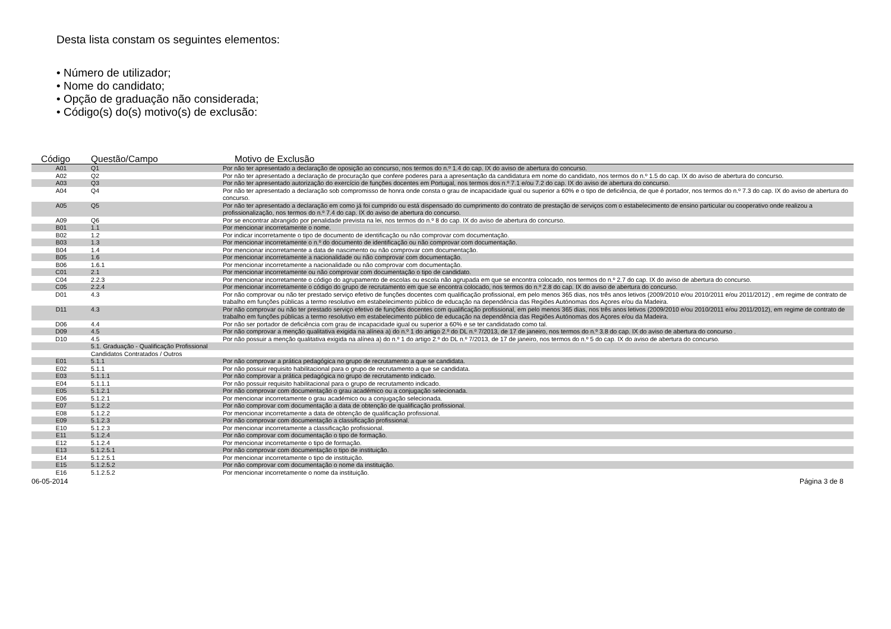Desta lista constam os seguintes elementos:
• Número de utilizador;
• Nome do candidato;
• Opção de graduação não considerada;
• Código(s) do(s) motivo(s) de exclusão:
| Código | Questão/Campo | Motivo de Exclusão |
| --- | --- | --- |
| A01 | Q1 | Por não ter apresentado a declaração de oposição ao concurso, nos termos do n.º 1.4 do cap. IX do aviso de abertura do concurso. |
| A02 | Q2 | Por não ter apresentado a declaração de procuração que confere poderes para a apresentação da candidatura em nome do candidato, nos termos do n.º 1.5 do cap. IX do aviso de abertura do concurso. |
| A03 | Q3 | Por não ter apresentado autorização do exercício de funções docentes em Portugal, nos termos dos n.º 7.1 e/ou 7.2 do cap. IX do aviso de abertura do concurso. |
| A04 | Q4 | Por não ter apresentado a declaração sob compromisso de honra onde consta o grau de incapacidade igual ou superior a 60% e o tipo de deficiência, de que é portador, nos termos do n.º 7.3 do cap. IX do aviso de abertura do concurso. |
| A05 | Q5 | Por não ter apresentado a declaração em como já foi cumprido ou está dispensado do cumprimento do contrato de prestação de serviços com o estabelecimento de ensino particular ou cooperativo onde realizou a profissionalização, nos termos do n.º 7.4 do cap. IX do aviso de abertura do concurso. |
| A09 | Q6 | Por se encontrar abrangido por penalidade prevista na lei, nos termos do n.º 8 do cap. IX do aviso de abertura do concurso. |
| B01 | 1.1 | Por mencionar incorretamente o nome. |
| B02 | 1.2 | Por indicar incorretamente o tipo de documento de identificação ou não comprovar com documentação. |
| B03 | 1.3 | Por mencionar incorretamente o n.º do documento de identificação ou não comprovar com documentação. |
| B04 | 1.4 | Por mencionar incorretamente a data de nascimento ou não comprovar com documentação. |
| B05 | 1.6 | Por mencionar incorretamente a nacionalidade ou não comprovar com documentação. |
| B06 | 1.6.1 | Por mencionar incorretamente a nacionalidade ou não comprovar com documentação. |
| C01 | 2.1 | Por mencionar incorretamente ou não comprovar com documentação o tipo de candidato. |
| C04 | 2.2.3 | Por mencionar incorretamente o código do agrupamento de escolas ou escola não agrupada em que se encontra colocado, nos termos do n.º 2.7 do cap. IX do aviso de abertura do concurso. |
| C05 | 2.2.4 | Por mencionar incorretamente o código do grupo de recrutamento em que se encontra colocado, nos termos do n.º 2.8 do cap. IX do aviso de abertura do concurso. |
| D01 | 4.3 | Por não comprovar ou não ter prestado serviço efetivo de funções docentes com qualificação profissional, em pelo menos 365 dias, nos três anos letivos (2009/2010 e/ou 2010/2011 e/ou 2011/2012) , em regime de contrato de trabalho em funções públicas a termo resolutivo em estabelecimento público de educação na dependência das Regiões Autónomas dos Açores e/ou da Madeira. |
| D11 | 4.3 | Por não comprovar ou não ter prestado serviço efetivo de funções docentes com qualificação profissional, em pelo menos 365 dias, nos três anos letivos (2009/2010 e/ou 2010/2011 e/ou 2011/2012), em regime de contrato de trabalho em funções públicas a termo resolutivo em estabelecimento público de educação na dependência das Regiões Autónomas dos Açores e/ou da Madeira. |
| D06 | 4.4 | Por não ser portador de deficiência com grau de incapacidade igual ou superior a 60% e se ter candidatado como tal. |
| D09 | 4.5 | Por não comprovar a menção qualitativa exigida na alínea a) do n.º 1 do artigo 2.º do DL n.º 7/2013, de 17 de janeiro, nos termos do n.º 3.8 do cap. IX do aviso de abertura do concurso . |
| D10 | 4.5 | Por não possuir a menção qualitativa exigida na alínea a) do n.º 1 do artigo 2.º do DL n.º 7/2013, de 17 de janeiro, nos termos do n.º 5 do cap. IX do aviso de abertura do concurso. |
| | 5.1. Graduação - Qualificação Profissional | |
| | Candidatos Contratados / Outros | |
| E01 | 5.1.1 | Por não comprovar a prática pedagógica no grupo de recrutamento a que se candidata. |
| E02 | 5.1.1 | Por não possuir requisito habilitacional para o grupo de recrutamento a que se candidata. |
| E03 | 5.1.1.1 | Por não comprovar a prática pedagógica no grupo de recrutamento indicado. |
| E04 | 5.1.1.1 | Por não possuir requisito habilitacional para o grupo de recrutamento indicado. |
| E05 | 5.1.2.1 | Por não comprovar com documentação o grau académico ou a conjugação selecionada. |
| E06 | 5.1.2.1 | Por mencionar incorretamente o grau académico ou a conjugação selecionada. |
| E07 | 5.1.2.2 | Por não comprovar com documentação a data de obtenção de qualificação profissional. |
| E08 | 5.1.2.2 | Por mencionar incorretamente a data de obtenção de qualificação profissional. |
| E09 | 5.1.2.3 | Por não comprovar com documentação a classificação profissional. |
| E10 | 5.1.2.3 | Por mencionar incorretamente a classificação profissional. |
| E11 | 5.1.2.4 | Por não comprovar com documentação o tipo de formação. |
| E12 | 5.1.2.4 | Por mencionar incorretamente o tipo de formação. |
| E13 | 5.1.2.5.1 | Por não comprovar com documentação o tipo de instituição. |
| E14 | 5.1.2.5.1 | Por mencionar incorretamente o tipo de instituição. |
| E15 | 5.1.2.5.2 | Por não comprovar com documentação o nome da instituição. |
| E16 | 5.1.2.5.2 | Por mencionar incorretamente o nome da instituição. |
06-05-2014 Página 3 de 8